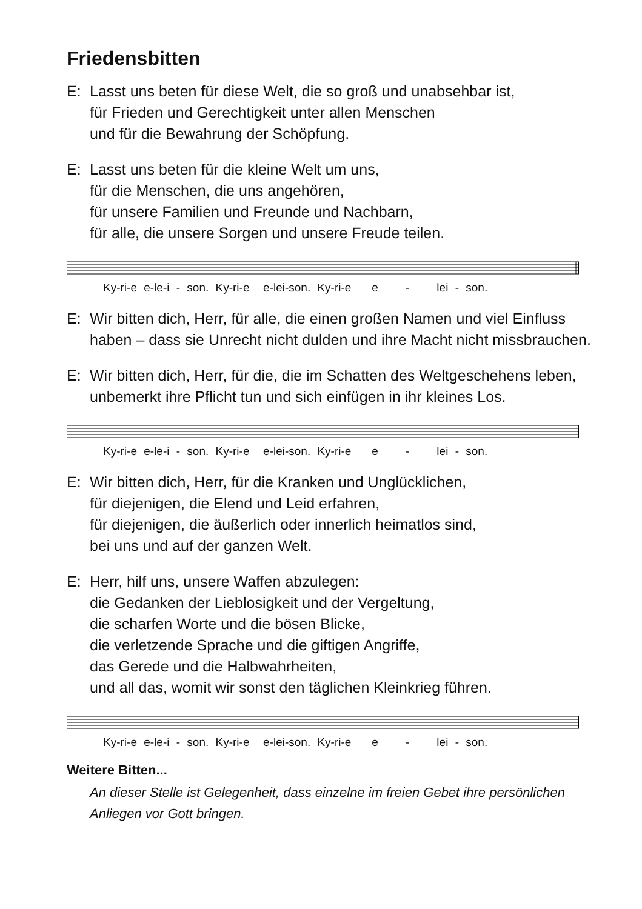Friedensbitten
E: Lasst uns beten für diese Welt, die so groß und unabsehbar ist,
für Frieden und Gerechtigkeit unter allen Menschen
und für die Bewahrung der Schöpfung.
E: Lasst uns beten für die kleine Welt um uns,
für die Menschen, die uns angehören,
für unsere Familien und Freunde und Nachbarn,
für alle, die unsere Sorgen und unsere Freude teilen.
Ky-ri-e e-le-i - son. Ky-ri-e e-lei-son. Ky-ri-e e - lei - son.
E: Wir bitten dich, Herr, für alle, die einen großen Namen und viel Einfluss haben – dass sie Unrecht nicht dulden und ihre Macht nicht missbrauchen.
E: Wir bitten dich, Herr, für die, die im Schatten des Weltgeschehens leben, unbemerkt ihre Pflicht tun und sich einfügen in ihr kleines Los.
Ky-ri-e e-le-i - son. Ky-ri-e e-lei-son. Ky-ri-e e - lei - son.
E: Wir bitten dich, Herr, für die Kranken und Unglücklichen,
für diejenigen, die Elend und Leid erfahren,
für diejenigen, die äußerlich oder innerlich heimatlos sind,
bei uns und auf der ganzen Welt.
E: Herr, hilf uns, unsere Waffen abzulegen:
die Gedanken der Lieblosigkeit und der Vergeltung,
die scharfen Worte und die bösen Blicke,
die verletzende Sprache und die giftigen Angriffe,
das Gerede und die Halbwahrheiten,
und all das, womit wir sonst den täglichen Kleinkrieg führen.
Ky-ri-e e-le-i - son. Ky-ri-e e-lei-son. Ky-ri-e e - lei - son.
Weitere Bitten...
An dieser Stelle ist Gelegenheit, dass einzelne im freien Gebet ihre persönlichen Anliegen vor Gott bringen.